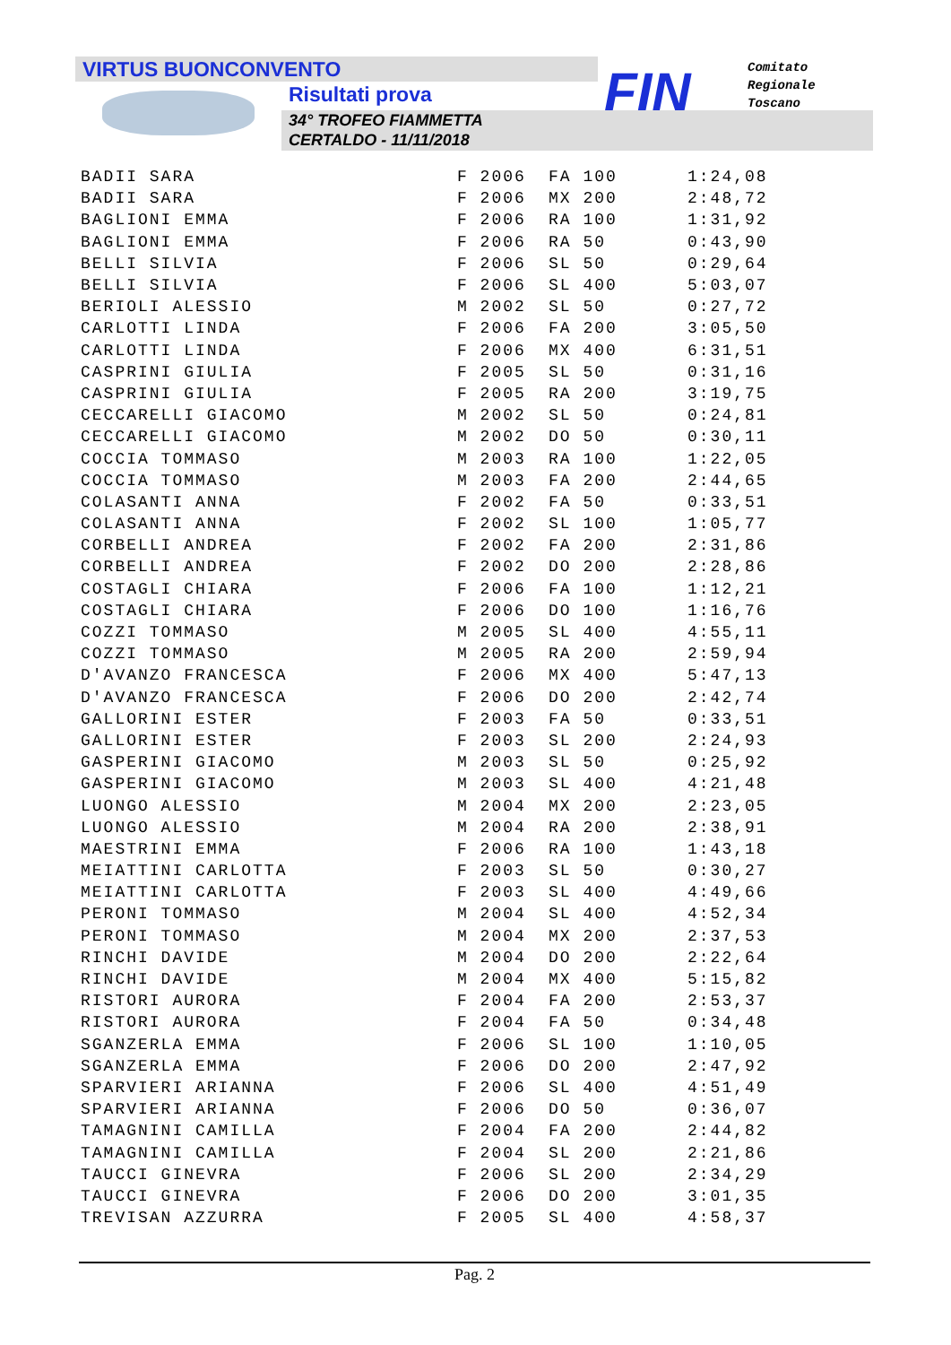VIRTUS BUONCONVENTO
Risultati prova
34° TROFEO FIAMMETTA
CERTALDO - 11/11/2018
FIN
Comitato
Regionale
Toscano
| BADII SARA | F 2006 | FA 100 | 1:24,08 |
| BADII SARA | F 2006 | MX 200 | 2:48,72 |
| BAGLIONI EMMA | F 2006 | RA 100 | 1:31,92 |
| BAGLIONI EMMA | F 2006 | RA 50 | 0:43,90 |
| BELLI SILVIA | F 2006 | SL 50 | 0:29,64 |
| BELLI SILVIA | F 2006 | SL 400 | 5:03,07 |
| BERIOLI ALESSIO | M 2002 | SL 50 | 0:27,72 |
| CARLOTTI LINDA | F 2006 | FA 200 | 3:05,50 |
| CARLOTTI LINDA | F 2006 | MX 400 | 6:31,51 |
| CASPRINI GIULIA | F 2005 | SL 50 | 0:31,16 |
| CASPRINI GIULIA | F 2005 | RA 200 | 3:19,75 |
| CECCARELLI GIACOMO | M 2002 | SL 50 | 0:24,81 |
| CECCARELLI GIACOMO | M 2002 | DO 50 | 0:30,11 |
| COCCIA TOMMASO | M 2003 | RA 100 | 1:22,05 |
| COCCIA TOMMASO | M 2003 | FA 200 | 2:44,65 |
| COLASANTI ANNA | F 2002 | FA 50 | 0:33,51 |
| COLASANTI ANNA | F 2002 | SL 100 | 1:05,77 |
| CORBELLI ANDREA | F 2002 | FA 200 | 2:31,86 |
| CORBELLI ANDREA | F 2002 | DO 200 | 2:28,86 |
| COSTAGLI CHIARA | F 2006 | FA 100 | 1:12,21 |
| COSTAGLI CHIARA | F 2006 | DO 100 | 1:16,76 |
| COZZI TOMMASO | M 2005 | SL 400 | 4:55,11 |
| COZZI TOMMASO | M 2005 | RA 200 | 2:59,94 |
| D'AVANZO FRANCESCA | F 2006 | MX 400 | 5:47,13 |
| D'AVANZO FRANCESCA | F 2006 | DO 200 | 2:42,74 |
| GALLORINI ESTER | F 2003 | FA 50 | 0:33,51 |
| GALLORINI ESTER | F 2003 | SL 200 | 2:24,93 |
| GASPERINI GIACOMO | M 2003 | SL 50 | 0:25,92 |
| GASPERINI GIACOMO | M 2003 | SL 400 | 4:21,48 |
| LUONGO ALESSIO | M 2004 | MX 200 | 2:23,05 |
| LUONGO ALESSIO | M 2004 | RA 200 | 2:38,91 |
| MAESTRINI EMMA | F 2006 | RA 100 | 1:43,18 |
| MEIATTINI CARLOTTA | F 2003 | SL 50 | 0:30,27 |
| MEIATTINI CARLOTTA | F 2003 | SL 400 | 4:49,66 |
| PERONI TOMMASO | M 2004 | SL 400 | 4:52,34 |
| PERONI TOMMASO | M 2004 | MX 200 | 2:37,53 |
| RINCHI DAVIDE | M 2004 | DO 200 | 2:22,64 |
| RINCHI DAVIDE | M 2004 | MX 400 | 5:15,82 |
| RISTORI AURORA | F 2004 | FA 200 | 2:53,37 |
| RISTORI AURORA | F 2004 | FA 50 | 0:34,48 |
| SGANZERLA EMMA | F 2006 | SL 100 | 1:10,05 |
| SGANZERLA EMMA | F 2006 | DO 200 | 2:47,92 |
| SPARVIERI ARIANNA | F 2006 | SL 400 | 4:51,49 |
| SPARVIERI ARIANNA | F 2006 | DO 50 | 0:36,07 |
| TAMAGNINI CAMILLA | F 2004 | FA 200 | 2:44,82 |
| TAMAGNINI CAMILLA | F 2004 | SL 200 | 2:21,86 |
| TAUCCI GINEVRA | F 2006 | SL 200 | 2:34,29 |
| TAUCCI GINEVRA | F 2006 | DO 200 | 3:01,35 |
| TREVISAN AZZURRA | F 2005 | SL 400 | 4:58,37 |
Pag. 2